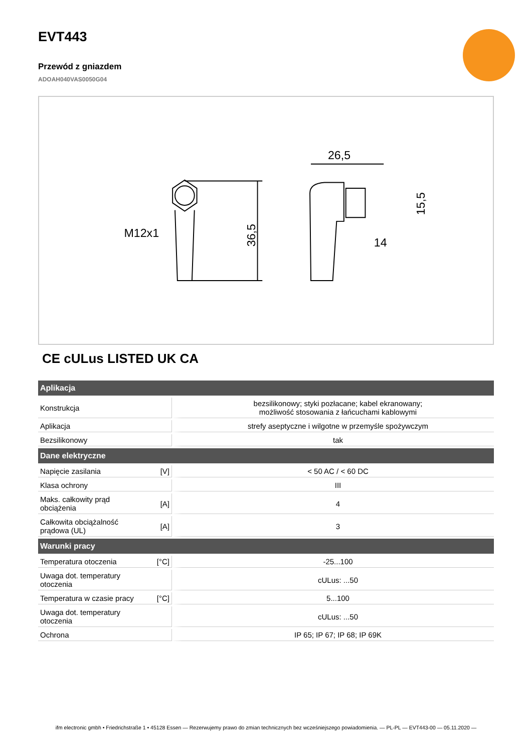EVT443
Przewód z gniazdem
ADOAH040VAS0050G04
M12x1
36,5
26,5
15,5
14
CE cULus LISTED UK CA
| Aplikacja | | |
| --- | --- | --- |
| Konstrukcja | | bezsilikonowy; styki pozłacane; kabel ekranowany; możliwość stosowania z łańcuchami kablowymi |
| Aplikacja | | strefy aseptyczne i wilgotne w przemyśle spożywczym |
| Bezsilikonowy | | tak |
| Dane elektryczne | | |
| Napięcie zasilania | [V] | < 50 AC / < 60 DC |
| Klasa ochrony | | III |
| Maks. całkowity prąd obciążenia | [A] | 4 |
| Całkowita obciążalność prądowa (UL) | [A] | 3 |
| Warunki pracy | | |
| Temperatura otoczenia | [°C] | -25...100 |
| Uwaga dot. temperatury otoczenia | | cULus: ...50 |
| Temperatura w czasie pracy | [°C] | 5...100 |
| Uwaga dot. temperatury otoczenia | | cULus: ...50 |
| Ochrona | | IP 65; IP 67; IP 68; IP 69K |
ifm electronic gmbh • Friedrichstraße 1 • 45128 Essen — Rezerwujemy prawo do zmian technicznych bez wcześniejszego powiadomienia. — PL-PL — EVT443-00 — 05.11.2020 —